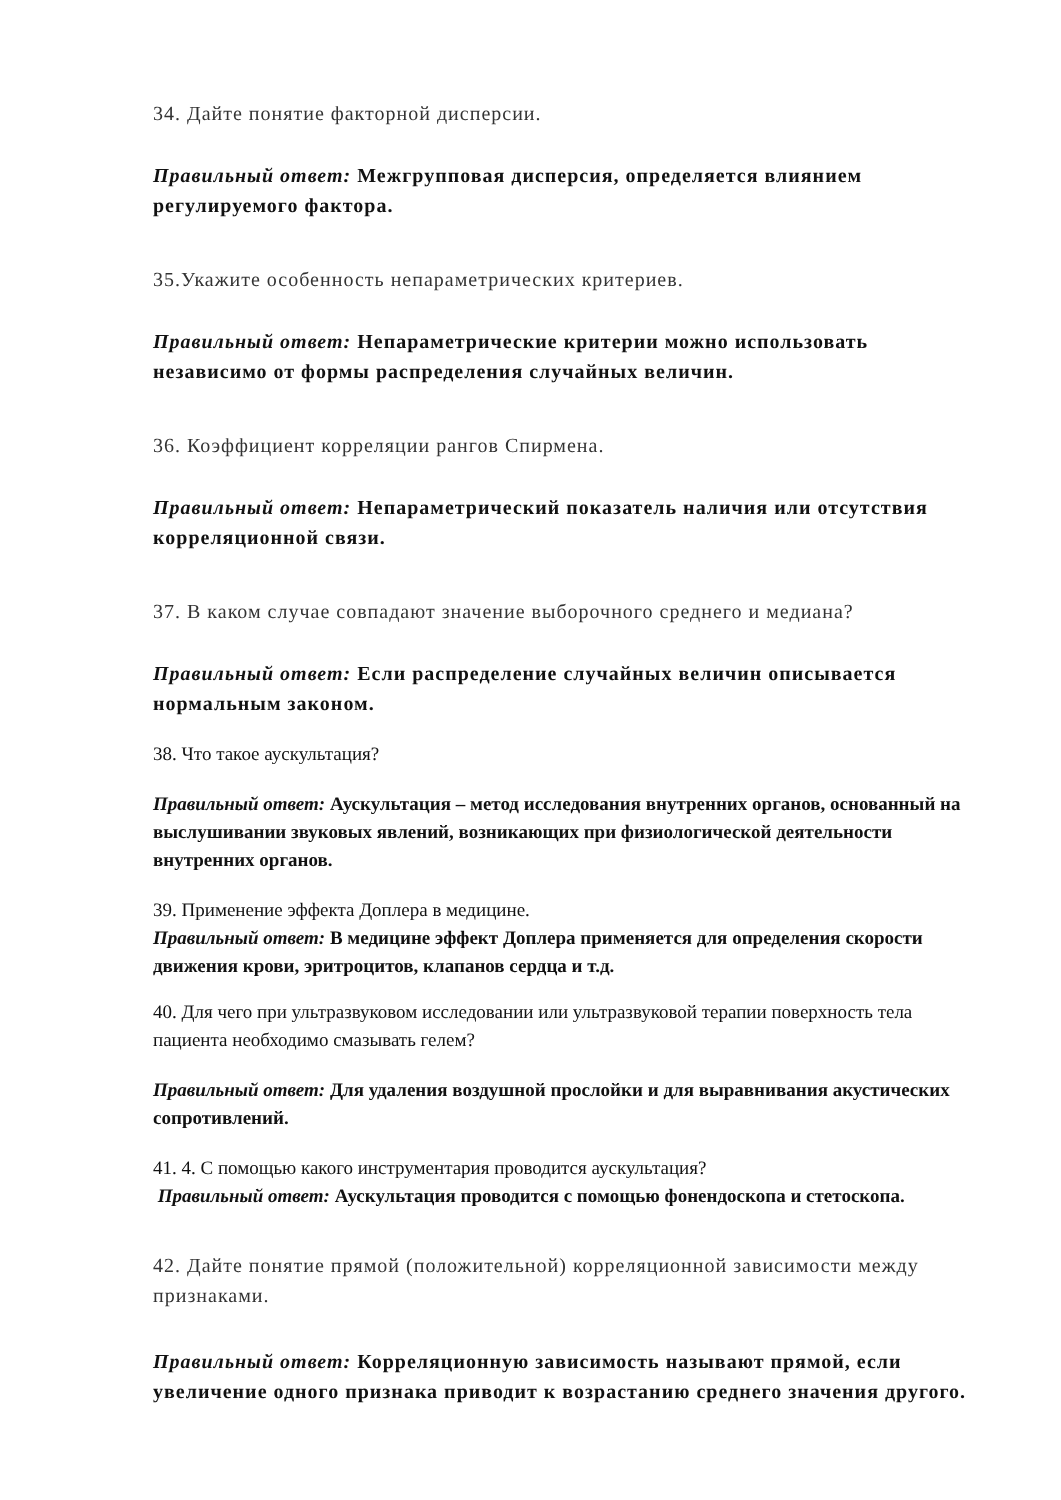34. Дайте понятие факторной дисперсии.
Правильный ответ: Межгрупповая дисперсия, определяется влиянием регулируемого фактора.
35.Укажите особенность непараметрических критериев.
Правильный ответ: Непараметрические критерии можно использовать независимо от формы распределения случайных величин.
36. Коэффициент корреляции рангов Спирмена.
Правильный ответ: Непараметрический показатель наличия или отсутствия корреляционной связи.
37. В каком случае совпадают значение выборочного среднего и медиана?
Правильный ответ: Если распределение случайных величин описывается нормальным законом.
38. Что такое аускультация?
Правильный ответ: Аускультация – метод исследования внутренних органов, основанный на выслушивании звуковых явлений, возникающих при физиологической деятельности внутренних органов.
39. Применение эффекта Доплера в медицине.
Правильный ответ: В медицине эффект Доплера применяется для определения скорости движения крови, эритроцитов, клапанов сердца и т.д.
40. Для чего при ультразвуковом исследовании или ультразвуковой терапии поверхность тела пациента необходимо смазывать гелем?
Правильный ответ: Для удаления воздушной прослойки и для выравнивания акустических сопротивлений.
41. 4. С помощью какого инструментария проводится аускультация?
Правильный ответ: Аускультация проводится с помощью фонендоскопа и стетоскопа.
42. Дайте понятие прямой (положительной) корреляционной зависимости между признаками.
Правильный ответ: Корреляционную зависимость называют прямой, если увеличение одного признака приводит к возрастанию среднего значения другого.